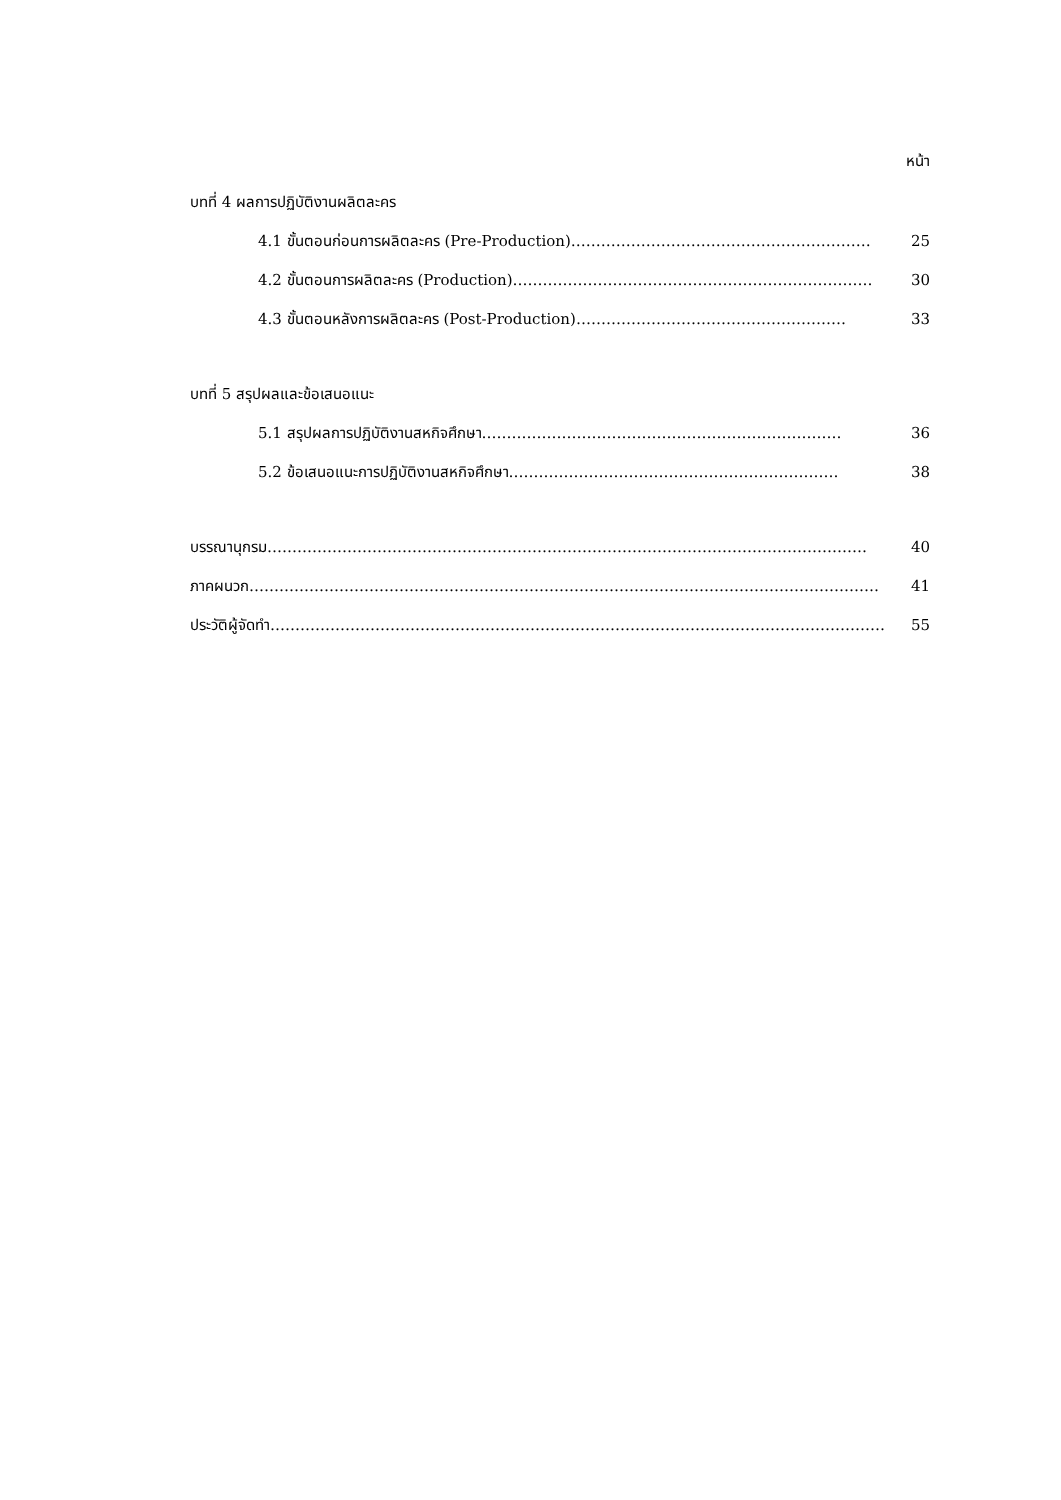หน้า
บทที่ 4 ผลการปฏิบัติงานผลิตละคร
4.1 ขั้นตอนก่อนการผลิตละคร (Pre-Production)…………………………………………………… 25
4.2 ขั้นตอนการผลิตละคร (Production)……………………………………………………………… 30
4.3 ขั้นตอนหลังการผลิตละคร (Post-Production)……………………………………………… 33
บทที่ 5 สรุปผลและข้อเสนอแนะ
5.1 สรุปผลการปฏิบัติงานสหกิจศึกษา……………………………………………………………… 36
5.2 ข้อเสนอแนะการปฏิบัติงานสหกิจศึกษา………………………………………………………… 38
บรรณานุกรม………………………………………………………………………………………………………… 40
ภาคผนวก……………………………………………………………………………………………………………… 41
ประวัติผู้จัดทำ…………………………………………………………………………………………………………… 55